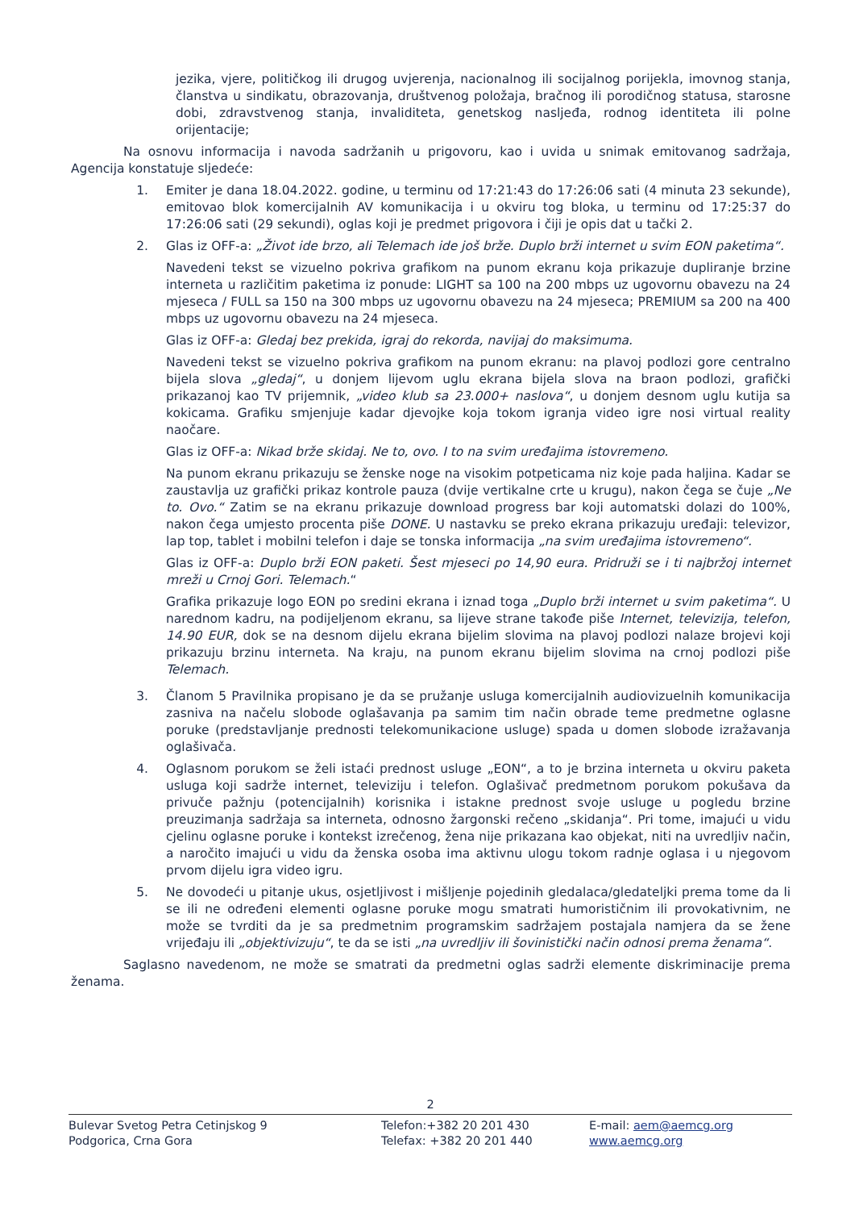jezika, vjere, političkog ili drugog uvjerenja, nacionalnog ili socijalnog porijekla, imovnog stanja, članstva u sindikatu, obrazovanja, društvenog položaja, bračnog ili porodičnog statusa, starosne dobi, zdravstvenog stanja, invaliditeta, genetskog nasljeđa, rodnog identiteta ili polne orijentacije;
Na osnovu informacija i navoda sadržanih u prigovoru, kao i uvida u snimak emitovanog sadržaja, Agencija konstatuje sljedeće:
1. Emiter je dana 18.04.2022. godine, u terminu od 17:21:43 do 17:26:06 sati (4 minuta 23 sekunde), emitovao blok komercijalnih AV komunikacija i u okviru tog bloka, u terminu od 17:25:37 do 17:26:06 sati (29 sekundi), oglas koji je predmet prigovora i čiji je opis dat u tački 2.
2. Glas iz OFF-a: „Život ide brzo, ali Telemach ide još brže. Duplo brži internet u svim EON paketima“.
Navedeni tekst se vizuelno pokriva grafikom na punom ekranu koja prikazuje dupliranje brzine interneta u različitim paketima iz ponude: LIGHT sa 100 na 200 mbps uz ugovornu obavezu na 24 mjeseca / FULL sa 150 na 300 mbps uz ugovornu obavezu na 24 mjeseca; PREMIUM sa 200 na 400 mbps uz ugovornu obavezu na 24 mjeseca.
Glas iz OFF-a: Gledaj bez prekida, igraj do rekorda, navijaj do maksimuma.
Navedeni tekst se vizuelno pokriva grafikom na punom ekranu: na plavoj podlozi gore centralno bijela slova „gledaj“, u donjem lijevom uglu ekrana bijela slova na braon podlozi, grafički prikazanoj kao TV prijemnik, „video klub sa 23.000+ naslova“, u donjem desnom uglu kutija sa kokicama. Grafiku smjenjuje kadar djevojke koja tokom igranja video igre nosi virtual reality naočare.
Glas iz OFF-a: Nikad brže skidaj. Ne to, ovo. I to na svim uređajima istovremeno.
Na punom ekranu prikazuju se ženske noge na visokim potpeticama niz koje pada haljina. Kadar se zaustavlja uz grafički prikaz kontrole pauza (dvije vertikalne crte u krugu), nakon čega se čuje „Ne to. Ovo.“ Zatim se na ekranu prikazuje download progress bar koji automatski dolazi do 100%, nakon čega umjesto procenta piše DONE. U nastavku se preko ekrana prikazuju uređaji: televizor, lap top, tablet i mobilni telefon i daje se tonska informacija „na svim uređajima istovremeno“.
Glas iz OFF-a: Duplo brži EON paketi. Šest mjeseci po 14,90 eura. Pridruži se i ti najbržoj internet mreži u Crnoj Gori. Telemach.“
Grafika prikazuje logo EON po sredini ekrana i iznad toga „Duplo brži internet u svim paketima“. U narednom kadru, na podijeljenom ekranu, sa lijeve strane takođe piše Internet, televizija, telefon, 14.90 EUR, dok se na desnom dijelu ekrana bijelim slovima na plavoj podlozi nalaze brojevi koji prikazuju brzinu interneta. Na kraju, na punom ekranu bijelim slovima na crnoj podlozi piše Telemach.
3. Članom 5 Pravilnika propisano je da se pružanje usluga komercijalnih audiovizuelnih komunikacija zasniva na načelu slobode oglašavanja pa samim tim način obrade teme predmetne oglasne poruke (predstavljanje prednosti telekomunikacione usluge) spada u domen slobode izražavanja oglašivača.
4. Oglasnom porukom se želi istaći prednost usluge „EON“, a to je brzina interneta u okviru paketa usluga koji sadrže internet, televiziju i telefon. Oglašivač predmetnom porukom pokušava da privuče pažnju (potencijalnih) korisnika i istakne prednost svoje usluge u pogledu brzine preuzimanja sadržaja sa interneta, odnosno žargonski rečeno „skidanja“. Pri tome, imajući u vidu cjelinu oglasne poruke i kontekst izrečenog, žena nije prikazana kao objekat, niti na uvredljiv način, a naročito imajući u vidu da ženska osoba ima aktivnu ulogu tokom radnje oglasa i u njegovom prvom dijelu igra video igru.
5. Ne dovodeći u pitanje ukus, osjetljivost i mišljenje pojedinih gledalaca/gledateljki prema tome da li se ili ne određeni elementi oglasne poruke mogu smatrati humorističnim ili provokativnim, ne može se tvrditi da je sa predmetnim programskim sadržajem postajala namjera da se žene vrijeđaju ili „objektivizuju“, te da se isti „na uvredljiv ili šovinistički način odnosi prema ženama“.
Saglasno navedenom, ne može se smatrati da predmetni oglas sadrži elemente diskriminacije prema ženama.
2
Bulevar Svetog Petra Cetinjskog 9
Podgorica, Crna Gora
Telefon:+382 20 201 430
Telefax: +382 20 201 440
E-mail: aem@aemcg.org
www.aemcg.org